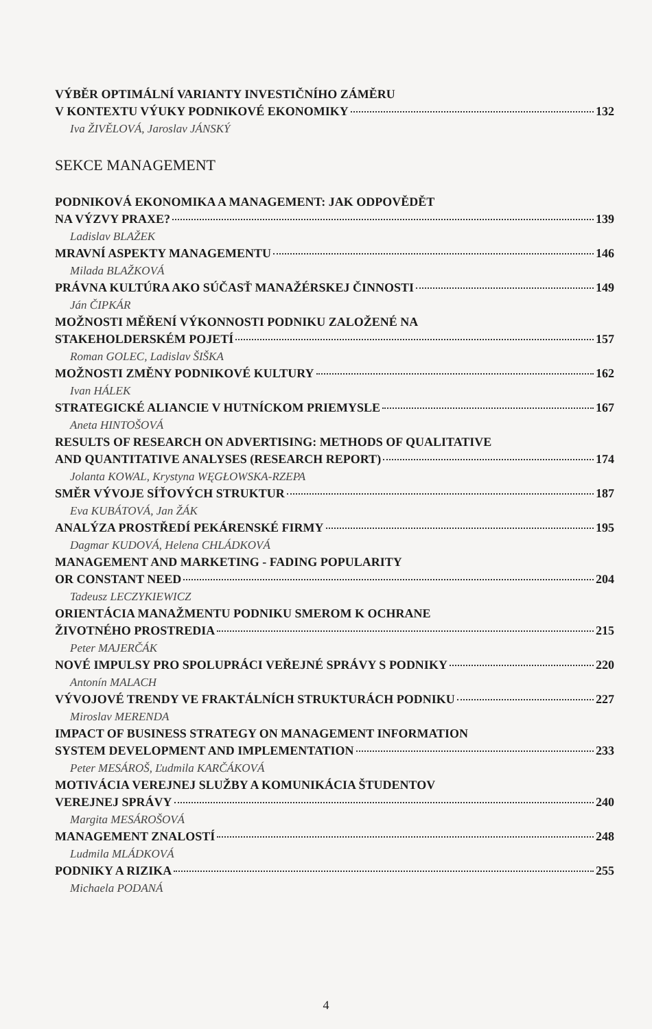VÝBĚR OPTIMÁLNÍ VARIANTY INVESTIČNÍHO ZÁMĚRU
V KONTEXTU VÝUKY PODNIKOVÉ EKONOMIKY 132
Iva ŽIVĚLOVÁ, Jaroslav JÁNSKÝ
SEKCE MANAGEMENT
PODNIKOVÁ EKONOMIKA A MANAGEMENT: JAK ODPOVĚDĚT
NA VÝZVY PRAXE? 139
Ladislav BLAŽEK
MRAVNÍ ASPEKTY MANAGEMENTU 146
Milada BLAŽKOVÁ
PRÁVNA KULTÚRA AKO SÚČASŤ MANAŽÉRSKEJ ČINNOSTI 149
Ján ČIPKÁR
MOŽNOSTI MĚŘENÍ VÝKONNOSTI PODNIKU ZALOŽENÉ NA
STAKEHOLDERSKÉM POJETÍ 157
Roman GOLEC, Ladislav ŠIŠKA
MOŽNOSTI ZMĚNY PODNIKOVÉ KULTURY 162
Ivan HÁLEK
STRATEGICKÉ ALIANCIE V HUTNÍCKOM PRIEMYSLE 167
Aneta HINTOŠOVÁ
RESULTS OF RESEARCH ON ADVERTISING: METHODS OF QUALITATIVE
AND QUANTITATIVE ANALYSES (RESEARCH REPORT) 174
Jolanta KOWAL, Krystyna WĘGŁOWSKA-RZEPA
SMĚR VÝVOJE SÍŤOVÝCH STRUKTUR 187
Eva KUBÁTOVÁ, Jan ŽÁK
ANALÝZA PROSTŘEDÍ PEKÁRENSKÉ FIRMY 195
Dagmar KUDOVÁ, Helena CHLÁDKOVÁ
MANAGEMENT AND MARKETING - FADING POPULARITY
OR CONSTANT NEED 204
Tadeusz LECZYKIEWICZ
ORIENTÁCIA MANAŽMENTU PODNIKU SMEROM K OCHRANE
ŽIVOTNÉHO PROSTREDIA 215
Peter MAJERČÁK
NOVÉ IMPULSY PRO SPOLUPRÁCI VEŘEJNÉ SPRÁVY S PODNIKY 220
Antonín MALACH
VÝVOJOVÉ TRENDY VE FRAKTÁLNÍCH STRUKTURÁCH PODNIKU 227
Miroslav MERENDA
IMPACT OF BUSINESS STRATEGY ON MANAGEMENT INFORMATION
SYSTEM DEVELOPMENT AND IMPLEMENTATION 233
Peter MESÁROŠ, Ľudmila KARČÁKOVÁ
MOTIVÁCIA VEREJNEJ SLUŽBY A KOMUNIKÁCIA ŠTUDENTOV
VEREJNEJ SPRÁVY 240
Margita MESÁROŠOVÁ
MANAGEMENT ZNALOSTÍ 248
Ludmila MLÁDKOVÁ
PODNIKY A RIZIKA 255
Michaela PODANÁ
4